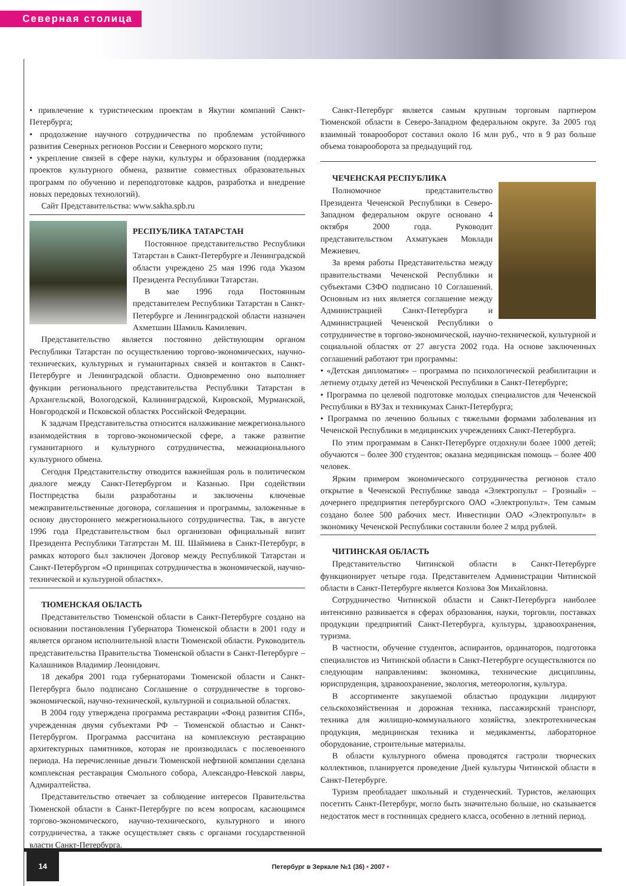Северная столица
• привлечение к туристическим проектам в Якутии компаний Санкт-Петербурга;
• продолжение научного сотрудничества по проблемам устойчивого развития Северных регионов России и Северного морского пути;
• укрепление связей в сфере науки, культуры и образования (поддержка проектов культурного обмена, развитие совместных образовательных программ по обучению и переподготовке кадров, разработка и внедрение новых передовых технологий).
Сайт Представительства: www.sakha.spb.ru
РЕСПУБЛИКА ТАТАРСТАН
Постоянное представительство Республики Татарстан в Санкт-Петербурге и Ленинградской области учреждено 25 мая 1996 года Указом Президента Республики Татарстан.
В мае 1996 года Постоянным представителем Республики Татарстан в Санкт-Петербурге и Ленинградской области назначен Ахметшин Шамиль Камилевич.
Представительство является постоянно действующим органом Республики Татарстан по осуществлению торгово-экономических, научно-технических, культурных и гуманитарных связей и контактов в Санкт-Петербурге и Ленинградской области. Одновременно оно выполняет функции регионального представительства Республики Татарстан в Архангельской, Вологодской, Калининградской, Кировской, Мурманской, Новгородской и Псковской областях Российской Федерации.
К задачам Представительства относится налаживание межрегионального взаимодействия в торгово-экономической сфере, а также развитие гуманитарного и культурного сотрудничества, межнационального культурного обмена.
Сегодня Представительству отводится важнейшая роль в политическом диалоге между Санкт-Петербургом и Казанью. При содействии Постпредства были разработаны и заключены ключевые межправительственные договора, соглашения и программы, заложенные в основу двустороннего межрегионального сотрудничества. Так, в августе 1996 года Представительством был организован официальный визит Президента Республики Тататрстан М. Ш. Шаймиева в Санкт-Петербург, в рамках которого был заключен Договор между Республикой Татарстан и Санкт-Петербургом «О принципах сотрудничества в экономической, научно-технической и культурной областях».
ТЮМЕНСКАЯ ОБЛАСТЬ
Представительство Тюменской области в Санкт-Петербурге создано на основании постановления Губернатора Тюменской области в 2001 году и является органом исполнительной власти Тюменской области. Руководитель представительства Правительства Тюменской области в Санкт-Петербурге – Калашников Владимир Леонидович.
18 декабря 2001 года губернаторами Тюменской области и Санкт-Петербурга было подписано Соглашение о сотрудничестве в торгово-экономической, научно-технической, культурной и социальной областях.
В 2004 году утверждена программа реставрации «Фонд развития СПб», учрежденная двумя субъектами РФ – Тюменской областью и Санкт-Петербургом. Программа рассчитана на комплексную реставрацию архитектурных памятников, которая не производилась с послевоенного периода. На перечисленные деньги Тюменской нефтяной компании сделана комплексная реставрация Смольного собора, Александро-Невской лавры, Адмиралтейства.
Представительство отвечает за соблюдение интересов Правительства Тюменской области в Санкт-Петербурге по всем вопросам, касающимся торгово-экономического, научно-технического, культурного и иного сотрудничества, а также осуществляет связь с органами государственной власти Санкт-Петербурга.
Санкт-Петербург является самым крупным торговым партнером Тюменской области в Северо-Западном федеральном округе. За 2005 год взаимный товарооборот составил около 16 млн руб., что в 9 раз больше объема товарооборота за предыдущий год.
ЧЕЧЕНСКАЯ РЕСПУБЛИКА
Полномочное представительство Президента Чеченской Республики в Северо-Западном федеральном округе основано 4 октября 2000 года. Руководит представительством Ахматукаев Мовлади Межиевич.
За время работы Представительства между правительствами Чеченской Республики и субъектами СЗФО подписано 10 Соглашений. Основным из них является соглашение между Администрацией Санкт-Петербурга и Администрацией Чеченской Республики о сотрудничестве в торгово-экономической, научно-технической, культурной и социальной областях от 27 августа 2002 года. На основе заключенных соглашений работают три программы:
• «Детская дипломатия» – программа по психологической реабилитации и летнему отдыху детей из Чеченской Республики в Санкт-Петербурге;
• Программа по целевой подготовке молодых специалистов для Чеченской Республики в ВУЗах и техникумах Санкт-Петербурга;
• Программа по лечению больных с тяжелыми формами заболевания из Чеченской Республики в медицинских учреждениях Санкт-Петербурга.
По этим программам в Санкт-Петербурге отдохнули более 1000 детей; обучаются – более 300 студентов; оказана медицинская помощь – более 400 человек.
Ярким примером экономического сотрудничества регионов стало открытие в Чеченской Республике завода «Электропульт – Грозный» – дочернего предприятия петербургского ОАО «Электропульт». Тем самым создано более 500 рабочих мест. Инвестиции ОАО «Электропульт» в экономику Чеченской Республики составили более 2 млрд рублей.
ЧИТИНСКАЯ ОБЛАСТЬ
Представительство Читинской области в Санкт-Петербурге функционирует четыре года. Представителем Администрации Читинской области в Санкт-Петербурге является Козлова Зоя Михайловна.
Сотрудничество Читинской области и Санкт-Петербурга наиболее интенсивно развивается в сферах образования, науки, торговли, поставках продукции предприятий Санкт-Петербурга, культуры, здравоохранения, туризма.
В частности, обучение студентов, аспирантов, ординаторов, подготовка специалистов из Читинской области в Санкт-Петербурге осуществляются по следующим направлениям: экономика, технические дисциплины, юриспруденция, здравоохранение, экология, метеорология, культура.
В ассортименте закупаемой областью продукции лидируют сельскохозяйственная и дорожная техника, пассажирский транспорт, техника для жилищно-коммунального хозяйства, электротехническая продукция, медицинская техника и медикаменты, лабораторное оборудование, строительные материалы.
В области культурного обмена проводятся гастроли творческих коллективов, планируется проведение Дней культуры Читинской области в Санкт-Петербурге.
Туризм преобладает школьный и студенческий. Туристов, желающих посетить Санкт-Петербург, могло быть значительно больше, но сказывается недостаток мест в гостиницах среднего класса, особенно в летний период.
14
Петербург в Зеркале №1 (36) • 2007 •